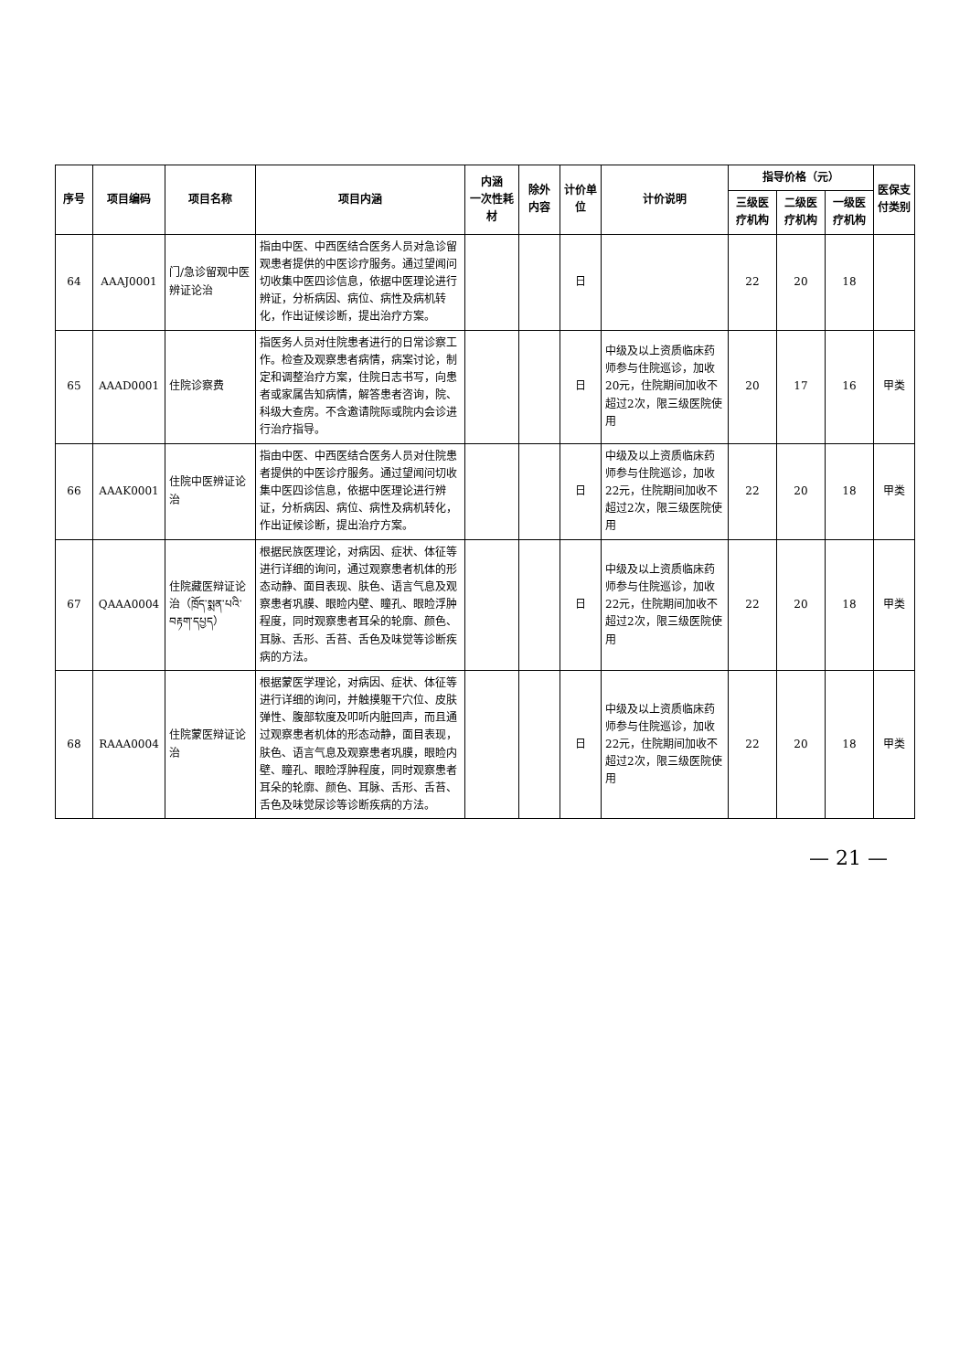| 序号 | 项目编码 | 项目名称 | 项目内涵 | 内涵 一次性耗材 | 除外 内容 | 计价单位 | 计价说明 | 指导价格（元） | | | 医保支付类别 |
| --- | --- | --- | --- | --- | --- | --- | --- | --- | --- | --- | --- |
| | | | | | | | | 三级医疗机构 | 二级医疗机构 | 一级医疗机构 | |
| 64 | AAAJ0001 | 门/急诊留观中医辨证论治 | 指由中医、中西医结合医务人员对急诊留观患者提供的中医诊疗服务。通过望闻问切收集中医四诊信息，依据中医理论进行辨证，分析病因、病位、病性及病机转化，作出证候诊断，提出治疗方案。 | | | 日 | | 22 | 20 | 18 | |
| 65 | AAAD0001 | 住院诊察费 | 指医务人员对住院患者进行的日常诊察工作。检查及观察患者病情，病案讨论，制定和调整治疗方案，住院日志书写，向患者或家属告知病情，解答患者咨询，院、科级大查房。不含邀请院际或院内会诊进行治疗指导。 | | | 日 | 中级及以上资质临床药师参与住院巡诊，加收20元，住院期间加收不超过2次，限三级医院使用 | 20 | 17 | 16 | 甲类 |
| 66 | AAAK0001 | 住院中医辨证论治 | 指由中医、中西医结合医务人员对住院患者提供的中医诊疗服务。通过望闻问切收集中医四诊信息，依据中医理论进行辨证，分析病因、病位、病性及病机转化，作出证候诊断，提出治疗方案。 | | | 日 | 中级及以上资质临床药师参与住院巡诊，加收22元，住院期间加收不超过2次，限三级医院使用 | 22 | 20 | 18 | 甲类 |
| 67 | QAAA0004 | 住院藏医辩证论治（ཁྲོད་སྨན་པའི་བརྟག་དཔྱད） | 根据民族医理论，对病因、症状、体征等进行详细的询问，通过观察患者机体的形态动静、面目表现、肤色、语言气息及观察患者巩膜、眼睑内壁、瞳孔、眼睑浮肿程度，同时观察患者耳朵的轮廓、颜色、耳脉、舌形、舌苔、舌色及味觉等诊断疾病的方法。 | | | 日 | 中级及以上资质临床药师参与住院巡诊，加收22元，住院期间加收不超过2次，限三级医院使用 | 22 | 20 | 18 | 甲类 |
| 68 | RAAA0004 | 住院蒙医辩证论治 | 根据蒙医学理论，对病因、症状、体征等进行详细的询问，并触摸躯干穴位、皮肤弹性、腹部软度及叩听内脏回声，而且通过观察患者机体的形态动静，面目表现，肤色、语言气息及观察患者巩膜，眼睑内壁、瞳孔、眼睑浮肿程度，同时观察患者耳朵的轮廓、颜色、耳脉、舌形、舌苔、舌色及味觉尿诊等诊断疾病的方法。 | | | 日 | 中级及以上资质临床药师参与住院巡诊，加收22元，住院期间加收不超过2次，限三级医院使用 | 22 | 20 | 18 | 甲类 |
— 21 —